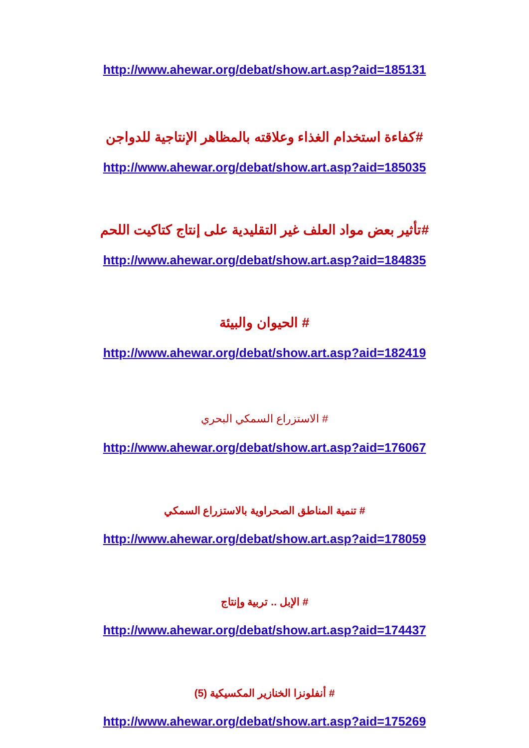http://www.ahewar.org/debat/show.art.asp?aid=185131
#كفاءة استخدام الغذاء وعلاقته بالمظاهر الإنتاجية للدواجن
http://www.ahewar.org/debat/show.art.asp?aid=185035
#تأثير بعض مواد العلف غير التقليدية على إنتاج كتاكيت اللحم
http://www.ahewar.org/debat/show.art.asp?aid=184835
# الحيوان والبيئة
http://www.ahewar.org/debat/show.art.asp?aid=182419
# الاستزراع السمكي البحري
http://www.ahewar.org/debat/show.art.asp?aid=176067
# تنمية المناطق الصحراوية بالاستزراع السمكي
http://www.ahewar.org/debat/show.art.asp?aid=178059
# الإبل .. تربية وإنتاج
http://www.ahewar.org/debat/show.art.asp?aid=174437
# أنفلونزا الخنازير المكسيكية (5)
http://www.ahewar.org/debat/show.art.asp?aid=175269